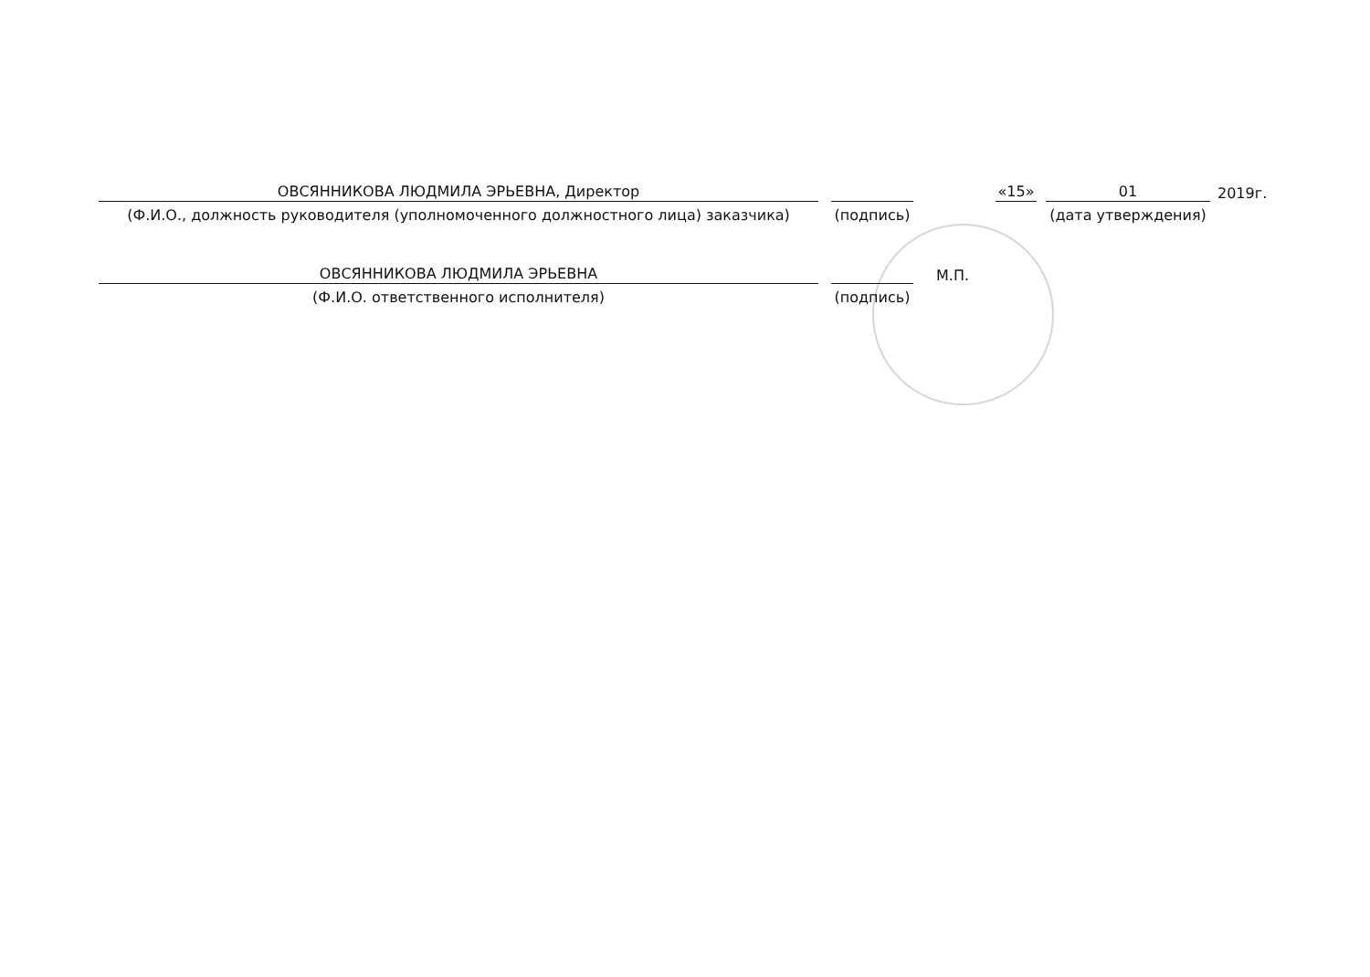ОВСЯННИКОВА ЛЮДМИЛА ЭРЬЕВНА, Директор
«15»
01
2019г.
(Ф.И.О., должность руководителя (уполномоченного должностного лица) заказчика)
(подпись)
(дата утверждения)
ОВСЯННИКОВА ЛЮДМИЛА ЭРЬЕВНА
М.П.
(Ф.И.О. ответственного исполнителя)
(подпись)